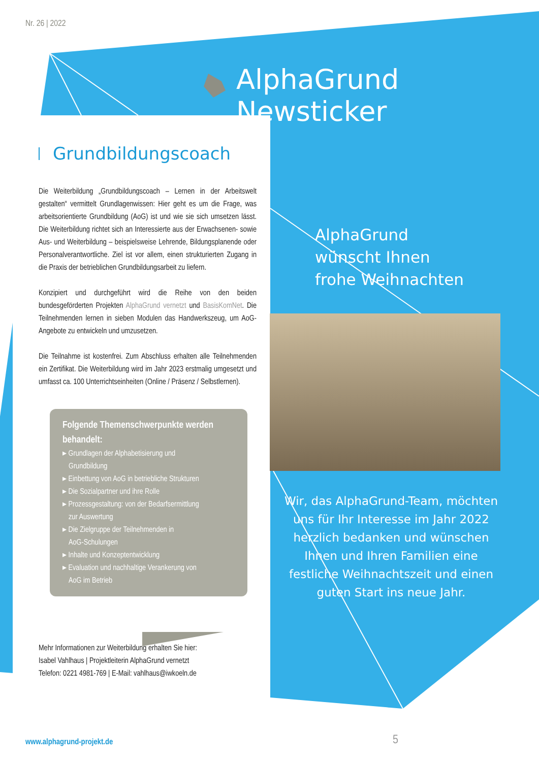Nr. 26 | 2022
AlphaGrund Newsticker
Grundbildungscoach
Die Weiterbildung „Grundbildungscoach – Lernen in der Arbeitswelt gestalten“ vermittelt Grundlagenwissen: Hier geht es um die Frage, was arbeitsorientierte Grundbildung (AoG) ist und wie sie sich umsetzen lässt. Die Weiterbildung richtet sich an Interessierte aus der Erwachsenen- sowie Aus- und Weiterbildung – beispielsweise Lehrende, Bildungsplanende oder Personalverantwortliche. Ziel ist vor allem, einen strukturierten Zugang in die Praxis der betrieblichen Grundbildungsarbeit zu liefern.
Konzipiert und durchgeführt wird die Reihe von den beiden bundesgeförderten Projekten AlphaGrund vernetzt und BasisKomNet. Die Teilnehmenden lernen in sieben Modulen das Handwerkszeug, um AoG-Angebote zu entwickeln und umzusetzen.
Die Teilnahme ist kostenfrei. Zum Abschluss erhalten alle Teilnehmenden ein Zertifikat. Die Weiterbildung wird im Jahr 2023 erstmalig umgesetzt und umfasst ca. 100 Unterrichtseinheiten (Online / Präsenz / Selbstlernen).
Folgende Themenschwerpunkte werden behandelt:
▸ Grundlagen der Alphabetisierung und
Grundbildung
▸ Einbettung von AoG in betriebliche Strukturen
▸ Die Sozialpartner und ihre Rolle
▸ Prozessgestaltung: von der Bedarfsermittlung
zur Auswertung
▸ Die Zielgruppe der Teilnehmenden in
AoG-Schulungen
▸ Inhalte und Konzeptentwicklung
▸ Evaluation und nachhaltige Verankerung von
AoG im Betrieb
Mehr Informationen zur Weiterbildung erhalten Sie hier:
Isabel Vahlhaus | Projektleiterin AlphaGrund vernetzt
Telefon: 0221 4981-769 | E-Mail: vahlhaus@iwkoeln.de
AlphaGrund
wünscht Ihnen
frohe Weihnachten
Wir, das AlphaGrund-Team, möchten uns für Ihr Interesse im Jahr 2022 herzlich bedanken und wünschen Ihnen und Ihren Familien eine festliche Weihnachtszeit und einen guten Start ins neue Jahr.
www.alphagrund-projekt.de 5